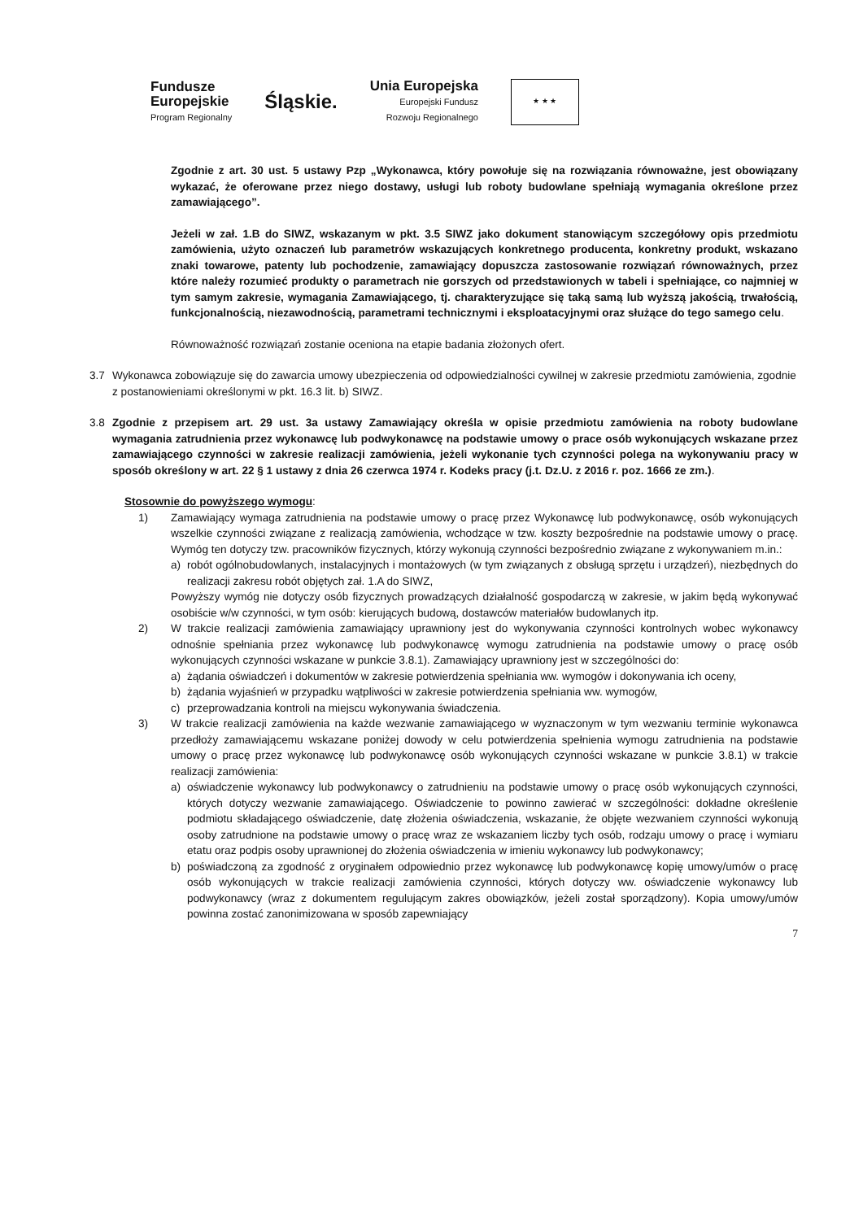Fundusze
Europejskie
Program Regionalny
Śląskie.
Unia Europejska
Europejski Fundusz
Rozwoju Regionalnego
★ ★ ★
Zgodnie z art. 30 ust. 5 ustawy Pzp „Wykonawca, który powołuje się na rozwiązania równoważne, jest obowiązany wykazać, że oferowane przez niego dostawy, usługi lub roboty budowlane spełniają wymagania określone przez zamawiającego”.
Jeżeli w zał. 1.B do SIWZ, wskazanym w pkt. 3.5 SIWZ jako dokument stanowiącym szczegółowy opis przedmiotu zamówienia, użyto oznaczeń lub parametrów wskazujących konkretnego producenta, konkretny produkt, wskazano znaki towarowe, patenty lub pochodzenie, zamawiający dopuszcza zastosowanie rozwiązań równoważnych, przez które należy rozumieć produkty o parametrach nie gorszych od przedstawionych w tabeli i spełniające, co najmniej w tym samym zakresie, wymagania Zamawiającego, tj. charakteryzujące się taką samą lub wyższą jakością, trwałością, funkcjonalnością, niezawodnością, parametrami technicznymi i eksploatacyjnymi oraz służące do tego samego celu.
Równoważność rozwiązań zostanie oceniona na etapie badania złożonych ofert.
3.7 Wykonawca zobowiązuje się do zawarcia umowy ubezpieczenia od odpowiedzialności cywilnej w zakresie przedmiotu zamówienia, zgodnie z postanowieniami określonymi w pkt. 16.3 lit. b) SIWZ.
3.8 Zgodnie z przepisem art. 29 ust. 3a ustawy Zamawiający określa w opisie przedmiotu zamówienia na roboty budowlane wymagania zatrudnienia przez wykonawcę lub podwykonawcę na podstawie umowy o prace osób wykonujących wskazane przez zamawiającego czynności w zakresie realizacji zamówienia, jeżeli wykonanie tych czynności polega na wykonywaniu pracy w sposób określony w art. 22 § 1 ustawy z dnia 26 czerwca 1974 r. Kodeks pracy (j.t. Dz.U. z 2016 r. poz. 1666 ze zm.).
Stosownie do powyższego wymogu:
1) Zamawiający wymaga zatrudnienia na podstawie umowy o pracę przez Wykonawcę lub podwykonawcę, osób wykonujących wszelkie czynności związane z realizacją zamówienia, wchodzące w tzw. koszty bezpośrednie na podstawie umowy o pracę. Wymóg ten dotyczy tzw. pracowników fizycznych, którzy wykonują czynności bezpośrednio związane z wykonywaniem m.in.:
a) robót ogólnobudowlanych, instalacyjnych i montażowych (w tym związanych z obsługą sprzętu i urządzeń), niezbędnych do realizacji zakresu robót objętych zał. 1.A do SIWZ,
Powyższy wymóg nie dotyczy osób fizycznych prowadzących działalność gospodarczą w zakresie, w jakim będą wykonywać osobiście w/w czynności, w tym osób: kierujących budową, dostawców materiałów budowlanych itp.
2) W trakcie realizacji zamówienia zamawiający uprawniony jest do wykonywania czynności kontrolnych wobec wykonawcy odnośnie spełniania przez wykonawcę lub podwykonawcę wymogu zatrudnienia na podstawie umowy o pracę osób wykonujących czynności wskazane w punkcie 3.8.1). Zamawiający uprawniony jest w szczególności do:
a) żądania oświadczeń i dokumentów w zakresie potwierdzenia spełniania ww. wymogów i dokonywania ich oceny,
b) żądania wyjaśnień w przypadku wątpliwości w zakresie potwierdzenia spełniania ww. wymogów,
c) przeprowadzania kontroli na miejscu wykonywania świadczenia.
3) W trakcie realizacji zamówienia na każde wezwanie zamawiającego w wyznaczonym w tym wezwaniu terminie wykonawca przedłoży zamawiającemu wskazane poniżej dowody w celu potwierdzenia spełnienia wymogu zatrudnienia na podstawie umowy o pracę przez wykonawcę lub podwykonawcę osób wykonujących czynności wskazane w punkcie 3.8.1) w trakcie realizacji zamówienia:
a) oświadczenie wykonawcy lub podwykonawcy o zatrudnieniu na podstawie umowy o pracę osób wykonujących czynności, których dotyczy wezwanie zamawiającego. Oświadczenie to powinno zawierać w szczególności: dokładne określenie podmiotu składającego oświadczenie, datę złożenia oświadczenia, wskazanie, że objęte wezwaniem czynności wykonują osoby zatrudnione na podstawie umowy o pracę wraz ze wskazaniem liczby tych osób, rodzaju umowy o pracę i wymiaru etatu oraz podpis osoby uprawnionej do złożenia oświadczenia w imieniu wykonawcy lub podwykonawcy;
b) poświadczoną za zgodność z oryginałem odpowiednio przez wykonawcę lub podwykonawcę kopię umowy/umów o pracę osób wykonujących w trakcie realizacji zamówienia czynności, których dotyczy ww. oświadczenie wykonawcy lub podwykonawcy (wraz z dokumentem regulującym zakres obowiązków, jeżeli został sporządzony). Kopia umowy/umów powinna zostać zanonimizowana w sposób zapewniający
7